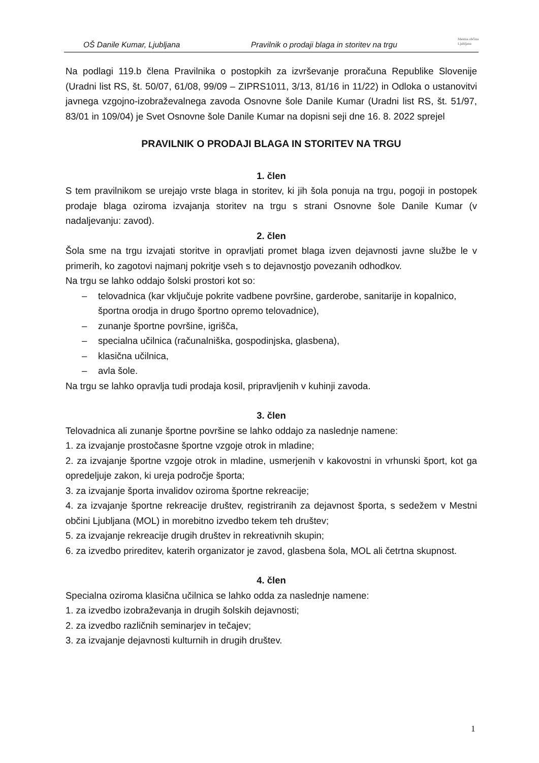OŠ Danile Kumar, Ljubljana Pravilnik o prodaji blaga in storitev na trgu Mestna občina
Ljubljana
Na podlagi 119.b člena Pravilnika o postopkih za izvrševanje proračuna Republike Slovenije (Uradni list RS, št. 50/07, 61/08, 99/09 – ZIPRS1011, 3/13, 81/16 in 11/22) in Odloka o ustanovitvi javnega vzgojno-izobraževalnega zavoda Osnovne šole Danile Kumar (Uradni list RS, št. 51/97, 83/01 in 109/04) je Svet Osnovne šole Danile Kumar na dopisni seji dne 16. 8. 2022 sprejel
PRAVILNIK O PRODAJI BLAGA IN STORITEV NA TRGU
1. člen
S tem pravilnikom se urejajo vrste blaga in storitev, ki jih šola ponuja na trgu, pogoji in postopek prodaje blaga oziroma izvajanja storitev na trgu s strani Osnovne šole Danile Kumar (v nadaljevanju: zavod).
2. člen
Šola sme na trgu izvajati storitve in opravljati promet blaga izven dejavnosti javne službe le v primerih, ko zagotovi najmanj pokritje vseh s to dejavnostjo povezanih odhodkov.
Na trgu se lahko oddajo šolski prostori kot so:
– telovadnica (kar vključuje pokrite vadbene površine, garderobe, sanitarije in kopalnico, športna orodja in drugo športno opremo telovadnice),
– zunanje športne površine, igrišča,
– specialna učilnica (računalniška, gospodinjska, glasbena),
– klasična učilnica,
– avla šole.
Na trgu se lahko opravlja tudi prodaja kosil, pripravljenih v kuhinji zavoda.
3. člen
Telovadnica ali zunanje športne površine se lahko oddajo za naslednje namene:
1. za izvajanje prostočasne športne vzgoje otrok in mladine;
2. za izvajanje športne vzgoje otrok in mladine, usmerjenih v kakovostni in vrhunski šport, kot ga opredeljuje zakon, ki ureja področje športa;
3. za izvajanje športa invalidov oziroma športne rekreacije;
4. za izvajanje športne rekreacije društev, registriranih za dejavnost športa, s sedežem v Mestni občini Ljubljana (MOL) in morebitno izvedbo tekem teh društev;
5. za izvajanje rekreacije drugih društev in rekreativnih skupin;
6. za izvedbo prireditev, katerih organizator je zavod, glasbena šola, MOL ali četrtna skupnost.
4. člen
Specialna oziroma klasična učilnica se lahko odda za naslednje namene:
1. za izvedbo izobraževanja in drugih šolskih dejavnosti;
2. za izvedbo različnih seminarjev in tečajev;
3. za izvajanje dejavnosti kulturnih in drugih društev.
1